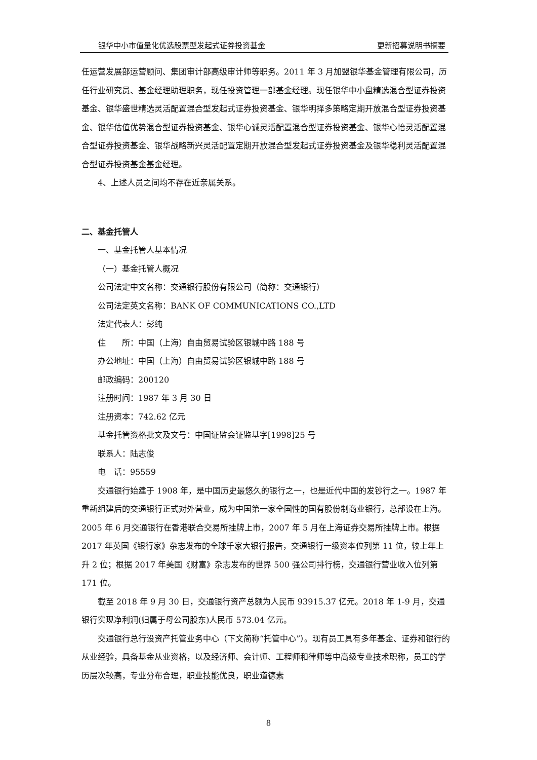银华中小市值量化优选股票型发起式证券投资基金 更新招募说明书摘要
任运营发展部运营顾问、集团审计部高级审计师等职务。2011 年 3 月加盟银华基金管理有限公司，历任行业研究员、基金经理助理职务，现任投资管理一部基金经理。现任银华中小盘精选混合型证券投资基金、银华盛世精选灵活配置混合型发起式证券投资基金、银华明择多策略定期开放混合型证券投资基金、银华估值优势混合型证券投资基金、银华心诚灵活配置混合型证券投资基金、银华心怡灵活配置混合型证券投资基金、银华战略新兴灵活配置定期开放混合型发起式证券投资基金及银华稳利灵活配置混合型证券投资基金基金经理。
4、上述人员之间均不存在近亲属关系。
二、基金托管人
一、基金托管人基本情况
（一）基金托管人概况
公司法定中文名称：交通银行股份有限公司（简称：交通银行）
公司法定英文名称：BANK OF COMMUNICATIONS CO.,LTD
法定代表人：彭纯
住　　所：中国（上海）自由贸易试验区银城中路 188 号
办公地址：中国（上海）自由贸易试验区银城中路 188 号
邮政编码：200120
注册时间：1987 年 3 月 30 日
注册资本：742.62 亿元
基金托管资格批文及文号：中国证监会证监基字[1998]25 号
联系人：陆志俊
电　话：95559
交通银行始建于 1908 年，是中国历史最悠久的银行之一，也是近代中国的发钞行之一。1987 年重新组建后的交通银行正式对外营业，成为中国第一家全国性的国有股份制商业银行，总部设在上海。2005 年 6 月交通银行在香港联合交易所挂牌上市，2007 年 5 月在上海证券交易所挂牌上市。根据 2017 年英国《银行家》杂志发布的全球千家大银行报告，交通银行一级资本位列第 11 位，较上年上升 2 位；根据 2017 年美国《财富》杂志发布的世界 500 强公司排行榜，交通银行营业收入位列第 171 位。
截至 2018 年 9 月 30 日，交通银行资产总额为人民币 93915.37 亿元。2018 年 1-9 月，交通银行实现净利润(归属于母公司股东)人民币 573.04 亿元。
交通银行总行设资产托管业务中心（下文简称“托管中心”）。现有员工具有多年基金、证券和银行的从业经验，具备基金从业资格，以及经济师、会计师、工程师和律师等中高级专业技术职称，员工的学历层次较高，专业分布合理，职业技能优良，职业道德素
8